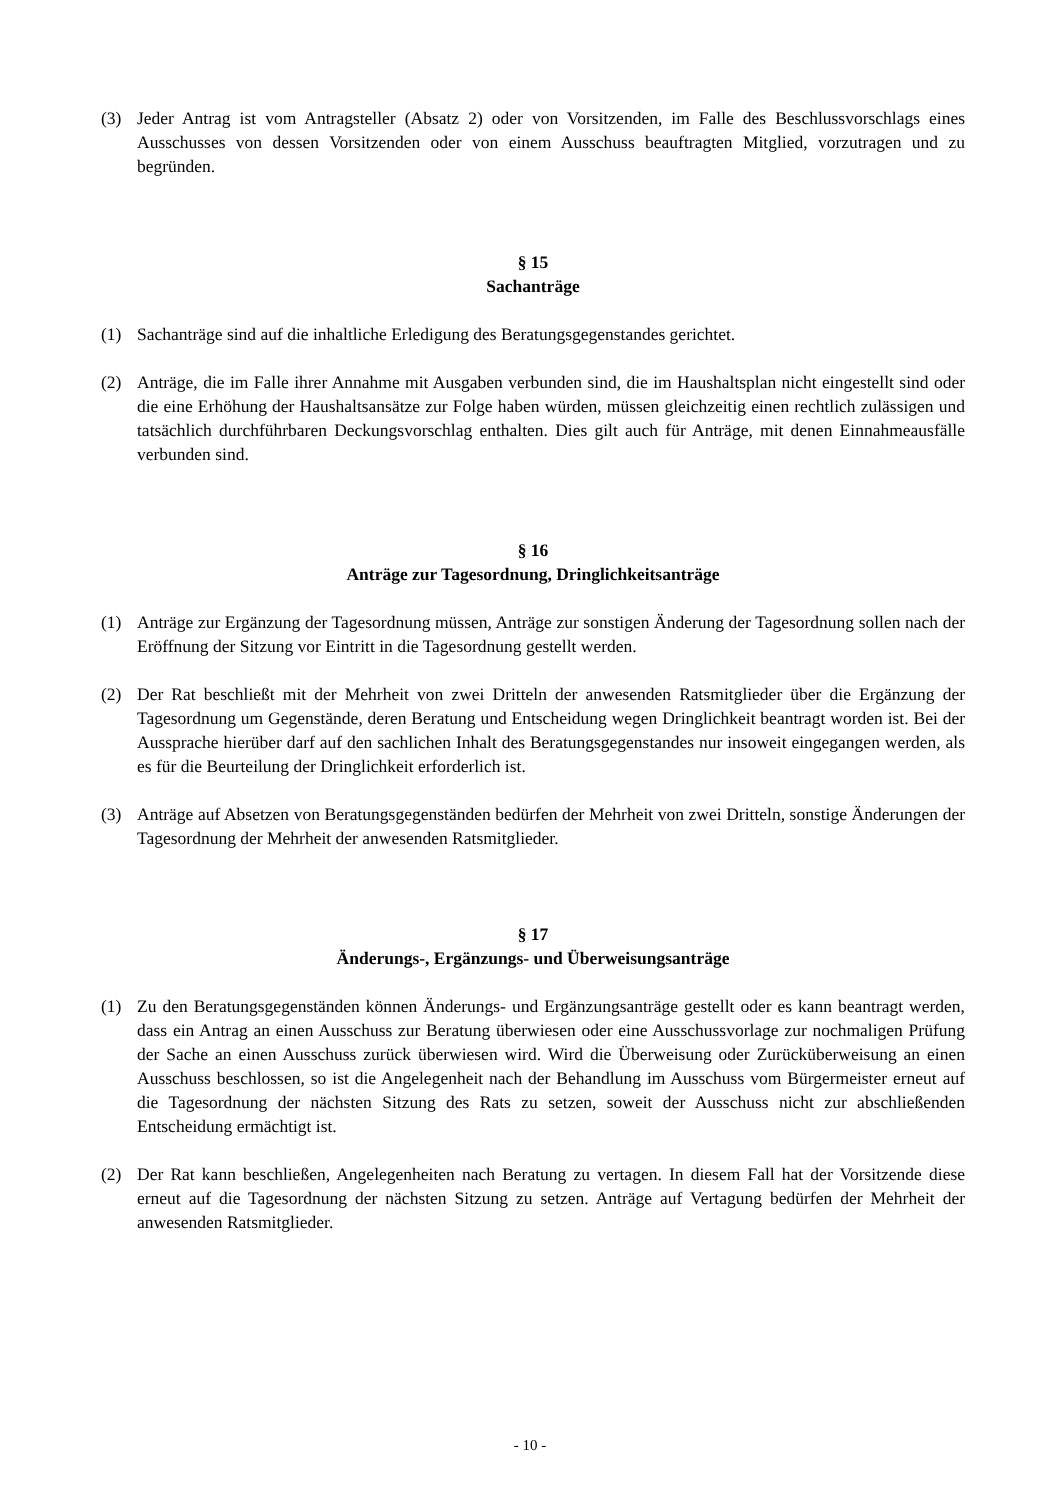(3) Jeder Antrag ist vom Antragsteller (Absatz 2) oder von Vorsitzenden, im Falle des Beschluss­vorschlags eines Ausschusses von dessen Vorsitzenden oder von einem Ausschuss beauftragten Mitglied, vorzutragen und zu begründen.
§ 15
Sachanträge
(1) Sachanträge sind auf die inhaltliche Erledigung des Beratungsgegenstandes gerichtet.
(2) Anträge, die im Falle ihrer Annahme mit Ausgaben verbunden sind, die im Haushaltsplan nicht eingestellt sind oder die eine Erhöhung der Haushaltsansätze zur Folge haben würden, müssen gleichzeitig einen rechtlich zulässigen und tatsächlich durchführbaren Deckungsvorschlag ent­halten. Dies gilt auch für Anträge, mit denen Einnahmeausfälle verbunden sind.
§ 16
Anträge zur Tagesordnung, Dringlichkeitsanträge
(1) Anträge zur Ergänzung der Tagesordnung müssen, Anträge zur sonstigen Änderung der Tages­ordnung sollen nach der Eröffnung der Sitzung vor Eintritt in die Tagesordnung gestellt werden.
(2) Der Rat beschließt mit der Mehrheit von zwei Dritteln der anwesenden Ratsmitglieder über die Ergänzung der Tagesordnung um Gegenstände, deren Beratung und Entscheidung wegen Dring­lichkeit beantragt worden ist. Bei der Aussprache hierüber darf auf den sachlichen Inhalt des Beratungsgegenstandes nur insoweit eingegangen werden, als es für die Beurteilung der Dring­lichkeit erforderlich ist.
(3) Anträge auf Absetzen von Beratungsgegenständen bedürfen der Mehrheit von zwei Dritteln, sonstige Änderungen der Tagesordnung der Mehrheit der anwesenden Ratsmitglieder.
§ 17
Änderungs-, Ergänzungs- und Überweisungsanträge
(1) Zu den Beratungsgegenständen können Änderungs- und Ergänzungsanträge gestellt oder es kann beantragt werden, dass ein Antrag an einen Ausschuss zur Beratung überwiesen oder eine Ausschussvorlage zur nochmaligen Prüfung der Sache an einen Ausschuss zurück überwiesen wird. Wird die Überweisung oder Zurücküberweisung an einen Ausschuss beschlossen, so ist die Angelegenheit nach der Behandlung im Ausschuss vom Bürgermeister erneut auf die Ta­gesordnung der nächsten Sitzung des Rats zu setzen, soweit der Ausschuss nicht zur abschlie­ßenden Entscheidung ermächtigt ist.
(2) Der Rat kann beschließen, Angelegenheiten nach Beratung zu vertagen. In diesem Fall hat der Vorsitzende diese erneut auf die Tagesordnung der nächsten Sitzung zu setzen. Anträge auf Vertagung bedürfen der Mehrheit der anwesenden Ratsmitglieder.
- 10 -